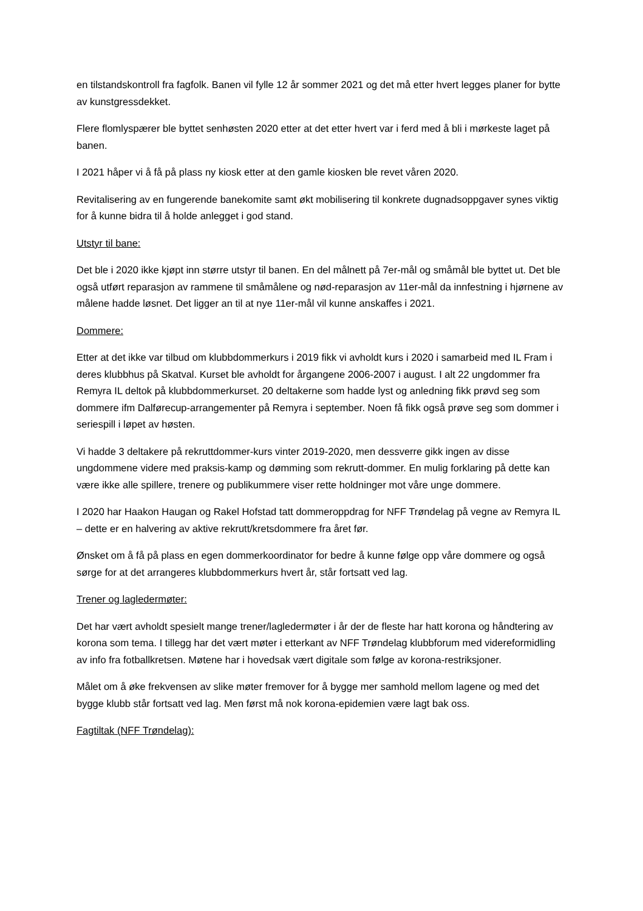en tilstandskontroll fra fagfolk. Banen vil fylle 12 år sommer 2021 og det må etter hvert legges planer for bytte av kunstgressdekket.
Flere flomlyspærer ble byttet senhøsten 2020 etter at det etter hvert var i ferd med å bli i mørkeste laget på banen.
I 2021 håper vi å få på plass ny kiosk etter at den gamle kiosken ble revet våren 2020.
Revitalisering av en fungerende banekomite samt økt mobilisering til konkrete dugnadsoppgaver synes viktig for å kunne bidra til å holde anlegget i god stand.
Utstyr til bane:
Det ble i 2020 ikke kjøpt inn større utstyr til banen. En del målnett på 7er-mål og småmål ble byttet ut. Det ble også utført reparasjon av rammene til småmålene og nød-reparasjon av 11er-mål da innfestning i hjørnene av målene hadde løsnet. Det ligger an til at nye 11er-mål vil kunne anskaffes i 2021.
Dommere:
Etter at det ikke var tilbud om klubbdommerkurs i 2019 fikk vi avholdt kurs i 2020 i samarbeid med IL Fram i deres klubbhus på Skatval. Kurset ble avholdt for årgangene 2006-2007 i august. I alt 22 ungdommer fra Remyra IL deltok på klubbdommerkurset. 20 deltakerne som hadde lyst og anledning fikk prøvd seg som dommere ifm Dalførecup-arrangementer på Remyra i september. Noen få fikk også prøve seg som dommer i seriespill i løpet av høsten.
Vi hadde 3 deltakere på rekruttdommer-kurs vinter 2019-2020, men dessverre gikk ingen av disse ungdommene videre med praksis-kamp og dømming som rekrutt-dommer. En mulig forklaring på dette kan være ikke alle spillere, trenere og publikummere viser rette holdninger mot våre unge dommere.
I 2020 har Haakon Haugan og Rakel Hofstad tatt dommeroppdrag for NFF Trøndelag på vegne av Remyra IL – dette er en halvering av aktive rekrutt/kretsdommere fra året før.
Ønsket om å få på plass en egen dommerkoordinator for bedre å kunne følge opp våre dommere og også sørge for at det arrangeres klubbdommerkurs hvert år, står fortsatt ved lag.
Trener og lagledermøter:
Det har vært avholdt spesielt mange trener/lagledermøter i år der de fleste har hatt korona og håndtering av korona som tema. I tillegg har det vært møter i etterkant av NFF Trøndelag klubbforum med videreformidling av info fra fotballkretsen. Møtene har i hovedsak vært digitale som følge av korona-restriksjoner.
Målet om å øke frekvensen av slike møter fremover for å bygge mer samhold mellom lagene og med det bygge klubb står fortsatt ved lag. Men først må nok korona-epidemien være lagt bak oss.
Fagtiltak (NFF Trøndelag):